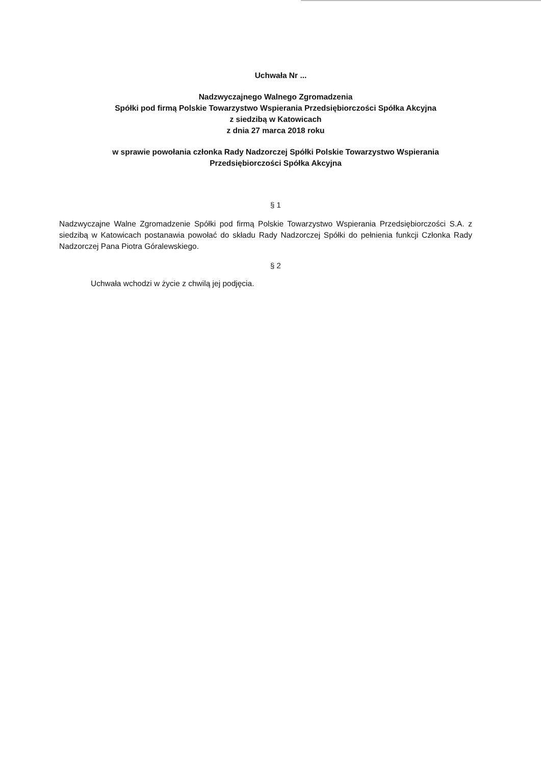Uchwała Nr ...
Nadzwyczajnego Walnego Zgromadzenia
Spółki pod firmą Polskie Towarzystwo Wspierania Przedsiębiorczości Spółka Akcyjna
z siedzibą w Katowicach
z dnia 27 marca 2018 roku
w sprawie powołania członka Rady Nadzorczej Spółki Polskie Towarzystwo Wspierania
Przedsiębiorczości Spółka Akcyjna
§ 1
Nadzwyczajne Walne Zgromadzenie Spółki pod firmą Polskie Towarzystwo Wspierania Przedsiębiorczości S.A. z siedzibą w Katowicach postanawia powołać do składu Rady Nadzorczej Spółki do pełnienia funkcji Członka Rady Nadzorczej Pana Piotra Góralewskiego.
§ 2
Uchwała wchodzi w życie z chwilą jej podjęcia.